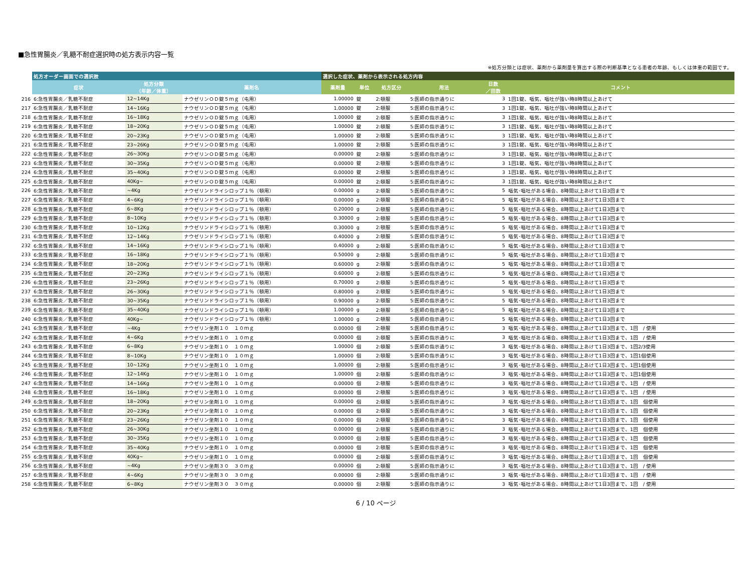■急性胃腸炎／乳糖不耐症選択時の処方表示内容一覧
※処方分類とは症状、薬剤から薬剤量を算出する際の判断基準となる患者の年齢、もしくは体重の範囲です。
| | 処方オーダー画面での選択肢 | | | 選択した症状、薬剤から表示される処方内容 | | | | | |
| --- | --- | --- | --- | --- | --- | --- | --- | --- | --- |
| | 症状 | 処方分類 （年齢／体重） | 薬剤名 | 薬剤量 | 単位 | 処方区分 | 用法 | 日数 ／回数 | コメント |
| 216 | 6:急性胃腸炎／乳糖不耐症 | 12~14Kg | ナウゼリンＯＤ錠５ｍｇ（屯用） | 1.00000 | 錠 | 2:頓服 | 5:医師の指示通りに | 3 | 1回1錠、嘔気、嘔吐が強い時8時間以上あけて |
| 217 | 6:急性胃腸炎／乳糖不耐症 | 14~16Kg | ナウゼリンＯＤ錠５ｍｇ（屯用） | 1.00000 | 錠 | 2:頓服 | 5:医師の指示通りに | 3 | 1回1錠、嘔気、嘔吐が強い時8時間以上あけて |
| 218 | 6:急性胃腸炎／乳糖不耐症 | 16~18Kg | ナウゼリンＯＤ錠５ｍｇ（屯用） | 1.00000 | 錠 | 2:頓服 | 5:医師の指示通りに | 3 | 1回1錠、嘔気、嘔吐が強い時8時間以上あけて |
| 219 | 6:急性胃腸炎／乳糖不耐症 | 18~20Kg | ナウゼリンＯＤ錠５ｍｇ（屯用） | 1.00000 | 錠 | 2:頓服 | 5:医師の指示通りに | 3 | 1回1錠、嘔気、嘔吐が強い時8時間以上あけて |
| 220 | 6:急性胃腸炎／乳糖不耐症 | 20~23Kg | ナウゼリンＯＤ錠５ｍｇ（屯用） | 1.00000 | 錠 | 2:頓服 | 5:医師の指示通りに | 3 | 1回1錠、嘔気、嘔吐が強い時8時間以上あけて |
| 221 | 6:急性胃腸炎／乳糖不耐症 | 23~26Kg | ナウゼリンＯＤ錠５ｍｇ（屯用） | 1.00000 | 錠 | 2:頓服 | 5:医師の指示通りに | 3 | 1回1錠、嘔気、嘔吐が強い時8時間以上あけて |
| 222 | 6:急性胃腸炎／乳糖不耐症 | 26~30Kg | ナウゼリンＯＤ錠５ｍｇ（屯用） | 0.00000 | 錠 | 2:頓服 | 5:医師の指示通りに | 3 | 1回1錠、嘔気、嘔吐が強い時8時間以上あけて |
| 223 | 6:急性胃腸炎／乳糖不耐症 | 30~35Kg | ナウゼリンＯＤ錠５ｍｇ（屯用） | 0.00000 | 錠 | 2:頓服 | 5:医師の指示通りに | 3 | 1回1錠、嘔気、嘔吐が強い時8時間以上あけて |
| 224 | 6:急性胃腸炎／乳糖不耐症 | 35~40Kg | ナウゼリンＯＤ錠５ｍｇ（屯用） | 0.00000 | 錠 | 2:頓服 | 5:医師の指示通りに | 3 | 1回1錠、嘔気、嘔吐が強い時8時間以上あけて |
| 225 | 6:急性胃腸炎／乳糖不耐症 | 40Kg~ | ナウゼリンＯＤ錠５ｍｇ（屯用） | 0.00000 | 錠 | 2:頓服 | 5:医師の指示通りに | 3 | 1回1錠、嘔気、嘔吐が強い時8時間以上あけて |
| 226 | 6:急性胃腸炎／乳糖不耐症 | ~4Kg | ナウゼリンドライシロップ１％（頓用） | 0.00000 | g | 2:頓服 | 5:医師の指示通りに | 5 | 嘔気･嘔吐がある場合、8時間以上あけて1日3回まで |
| 227 | 6:急性胃腸炎／乳糖不耐症 | 4~6Kg | ナウゼリンドライシロップ１％（頓用） | 0.00000 | g | 2:頓服 | 5:医師の指示通りに | 5 | 嘔気･嘔吐がある場合、8時間以上あけて1日3回まで |
| 228 | 6:急性胃腸炎／乳糖不耐症 | 6~8Kg | ナウゼリンドライシロップ１％（頓用） | 0.20000 | g | 2:頓服 | 5:医師の指示通りに | 5 | 嘔気･嘔吐がある場合、8時間以上あけて1日3回まで |
| 229 | 6:急性胃腸炎／乳糖不耐症 | 8~10Kg | ナウゼリンドライシロップ１％（頓用） | 0.30000 | g | 2:頓服 | 5:医師の指示通りに | 5 | 嘔気･嘔吐がある場合、8時間以上あけて1日3回まで |
| 230 | 6:急性胃腸炎／乳糖不耐症 | 10~12Kg | ナウゼリンドライシロップ１％（頓用） | 0.30000 | g | 2:頓服 | 5:医師の指示通りに | 5 | 嘔気･嘔吐がある場合、8時間以上あけて1日3回まで |
| 231 | 6:急性胃腸炎／乳糖不耐症 | 12~14Kg | ナウゼリンドライシロップ１％（頓用） | 0.40000 | g | 2:頓服 | 5:医師の指示通りに | 5 | 嘔気･嘔吐がある場合、8時間以上あけて1日3回まで |
| 232 | 6:急性胃腸炎／乳糖不耐症 | 14~16Kg | ナウゼリンドライシロップ１％（頓用） | 0.40000 | g | 2:頓服 | 5:医師の指示通りに | 5 | 嘔気･嘔吐がある場合、8時間以上あけて1日3回まで |
| 233 | 6:急性胃腸炎／乳糖不耐症 | 16~18Kg | ナウゼリンドライシロップ１％（頓用） | 0.50000 | g | 2:頓服 | 5:医師の指示通りに | 5 | 嘔気･嘔吐がある場合、8時間以上あけて1日3回まで |
| 234 | 6:急性胃腸炎／乳糖不耐症 | 18~20Kg | ナウゼリンドライシロップ１％（頓用） | 0.60000 | g | 2:頓服 | 5:医師の指示通りに | 5 | 嘔気･嘔吐がある場合、8時間以上あけて1日3回まで |
| 235 | 6:急性胃腸炎／乳糖不耐症 | 20~23Kg | ナウゼリンドライシロップ１％（頓用） | 0.60000 | g | 2:頓服 | 5:医師の指示通りに | 5 | 嘔気･嘔吐がある場合、8時間以上あけて1日3回まで |
| 236 | 6:急性胃腸炎／乳糖不耐症 | 23~26Kg | ナウゼリンドライシロップ１％（頓用） | 0.70000 | g | 2:頓服 | 5:医師の指示通りに | 5 | 嘔気･嘔吐がある場合、8時間以上あけて1日3回まで |
| 237 | 6:急性胃腸炎／乳糖不耐症 | 26~30Kg | ナウゼリンドライシロップ１％（頓用） | 0.80000 | g | 2:頓服 | 5:医師の指示通りに | 5 | 嘔気･嘔吐がある場合、8時間以上あけて1日3回まで |
| 238 | 6:急性胃腸炎／乳糖不耐症 | 30~35Kg | ナウゼリンドライシロップ１％（頓用） | 0.90000 | g | 2:頓服 | 5:医師の指示通りに | 5 | 嘔気･嘔吐がある場合、8時間以上あけて1日3回まで |
| 239 | 6:急性胃腸炎／乳糖不耐症 | 35~40Kg | ナウゼリンドライシロップ１％（頓用） | 1.00000 | g | 2:頓服 | 5:医師の指示通りに | 5 | 嘔気･嘔吐がある場合、8時間以上あけて1日3回まで |
| 240 | 6:急性胃腸炎／乳糖不耐症 | 40Kg~ | ナウゼリンドライシロップ１％（頓用） | 1.00000 | g | 2:頓服 | 5:医師の指示通りに | 5 | 嘔気･嘔吐がある場合、8時間以上あけて1日3回まで |
| 241 | 6:急性胃腸炎／乳糖不耐症 | ~4Kg | ナウゼリン坐剤１０ １０ｍｇ | 0.00000 | 個 | 2:頓服 | 5:医師の指示通りに | 3 | 嘔気･嘔吐がある場合、8時間以上あけて1日3回まで、1回 / 使用 |
| 242 | 6:急性胃腸炎／乳糖不耐症 | 4~6Kg | ナウゼリン坐剤１０ １０ｍｇ | 0.00000 | 個 | 2:頓服 | 5:医師の指示通りに | 3 | 嘔気･嘔吐がある場合、8時間以上あけて1日3回まで、1回 / 使用 |
| 243 | 6:急性胃腸炎／乳糖不耐症 | 6~8Kg | ナウゼリン坐剤１０ １０ｍｇ | 1.00000 | 個 | 2:頓服 | 5:医師の指示通りに | 3 | 嘔気･嘔吐がある場合、8時間以上あけて1日3回まで、1回2/3使用 |
| 244 | 6:急性胃腸炎／乳糖不耐症 | 8~10Kg | ナウゼリン坐剤１０ １０ｍｇ | 1.00000 | 個 | 2:頓服 | 5:医師の指示通りに | 3 | 嘔気･嘔吐がある場合、8時間以上あけて1日3回まで、1回1個使用 |
| 245 | 6:急性胃腸炎／乳糖不耐症 | 10~12Kg | ナウゼリン坐剤１０ １０ｍｇ | 1.00000 | 個 | 2:頓服 | 5:医師の指示通りに | 3 | 嘔気･嘔吐がある場合、8時間以上あけて1日3回まで、1回1個使用 |
| 246 | 6:急性胃腸炎／乳糖不耐症 | 12~14Kg | ナウゼリン坐剤１０ １０ｍｇ | 1.00000 | 個 | 2:頓服 | 5:医師の指示通りに | 3 | 嘔気･嘔吐がある場合、8時間以上あけて1日3回まで、1回1個使用 |
| 247 | 6:急性胃腸炎／乳糖不耐症 | 14~16Kg | ナウゼリン坐剤１０ １０ｍｇ | 0.00000 | 個 | 2:頓服 | 5:医師の指示通りに | 3 | 嘔気･嘔吐がある場合、8時間以上あけて1日3回まで、1回 / 使用 |
| 248 | 6:急性胃腸炎／乳糖不耐症 | 16~18Kg | ナウゼリン坐剤１０ １０ｍｇ | 0.00000 | 個 | 2:頓服 | 5:医師の指示通りに | 3 | 嘔気･嘔吐がある場合、8時間以上あけて1日3回まで、1回 / 使用 |
| 249 | 6:急性胃腸炎／乳糖不耐症 | 18~20Kg | ナウゼリン坐剤１０ １０ｍｇ | 0.00000 | 個 | 2:頓服 | 5:医師の指示通りに | 3 | 嘔気･嘔吐がある場合、8時間以上あけて1日3回まで、1回 個使用 |
| 250 | 6:急性胃腸炎／乳糖不耐症 | 20~23Kg | ナウゼリン坐剤１０ １０ｍｇ | 0.00000 | 個 | 2:頓服 | 5:医師の指示通りに | 3 | 嘔気･嘔吐がある場合、8時間以上あけて1日3回まで、1回 個使用 |
| 251 | 6:急性胃腸炎／乳糖不耐症 | 23~26Kg | ナウゼリン坐剤１０ １０ｍｇ | 0.00000 | 個 | 2:頓服 | 5:医師の指示通りに | 3 | 嘔気･嘔吐がある場合、8時間以上あけて1日3回まで、1回 個使用 |
| 252 | 6:急性胃腸炎／乳糖不耐症 | 26~30Kg | ナウゼリン坐剤１０ １０ｍｇ | 0.00000 | 個 | 2:頓服 | 5:医師の指示通りに | 3 | 嘔気･嘔吐がある場合、8時間以上あけて1日3回まで、1回 個使用 |
| 253 | 6:急性胃腸炎／乳糖不耐症 | 30~35Kg | ナウゼリン坐剤１０ １０ｍｇ | 0.00000 | 個 | 2:頓服 | 5:医師の指示通りに | 3 | 嘔気･嘔吐がある場合、8時間以上あけて1日3回まで、1回 個使用 |
| 254 | 6:急性胃腸炎／乳糖不耐症 | 35~40Kg | ナウゼリン坐剤１０ １０ｍｇ | 0.00000 | 個 | 2:頓服 | 5:医師の指示通りに | 3 | 嘔気･嘔吐がある場合、8時間以上あけて1日3回まで、1回 個使用 |
| 255 | 6:急性胃腸炎／乳糖不耐症 | 40Kg~ | ナウゼリン坐剤１０ １０ｍｇ | 0.00000 | 個 | 2:頓服 | 5:医師の指示通りに | 3 | 嘔気･嘔吐がある場合、8時間以上あけて1日3回まで、1回 個使用 |
| 256 | 6:急性胃腸炎／乳糖不耐症 | ~4Kg | ナウゼリン坐剤３０ ３０ｍｇ | 0.00000 | 個 | 2:頓服 | 5:医師の指示通りに | 3 | 嘔気･嘔吐がある場合、8時間以上あけて1日3回まで、1回 / 使用 |
| 257 | 6:急性胃腸炎／乳糖不耐症 | 4~6Kg | ナウゼリン坐剤３０ ３０ｍｇ | 0.00000 | 個 | 2:頓服 | 5:医師の指示通りに | 3 | 嘔気･嘔吐がある場合、8時間以上あけて1日3回まで、1回 / 使用 |
| 258 | 6:急性胃腸炎／乳糖不耐症 | 6~8Kg | ナウゼリン坐剤３０ ３０ｍｇ | 0.00000 | 個 | 2:頓服 | 5:医師の指示通りに | 3 | 嘔気･嘔吐がある場合、8時間以上あけて1日3回まで、1回 / 使用 |
6 / 10 ページ